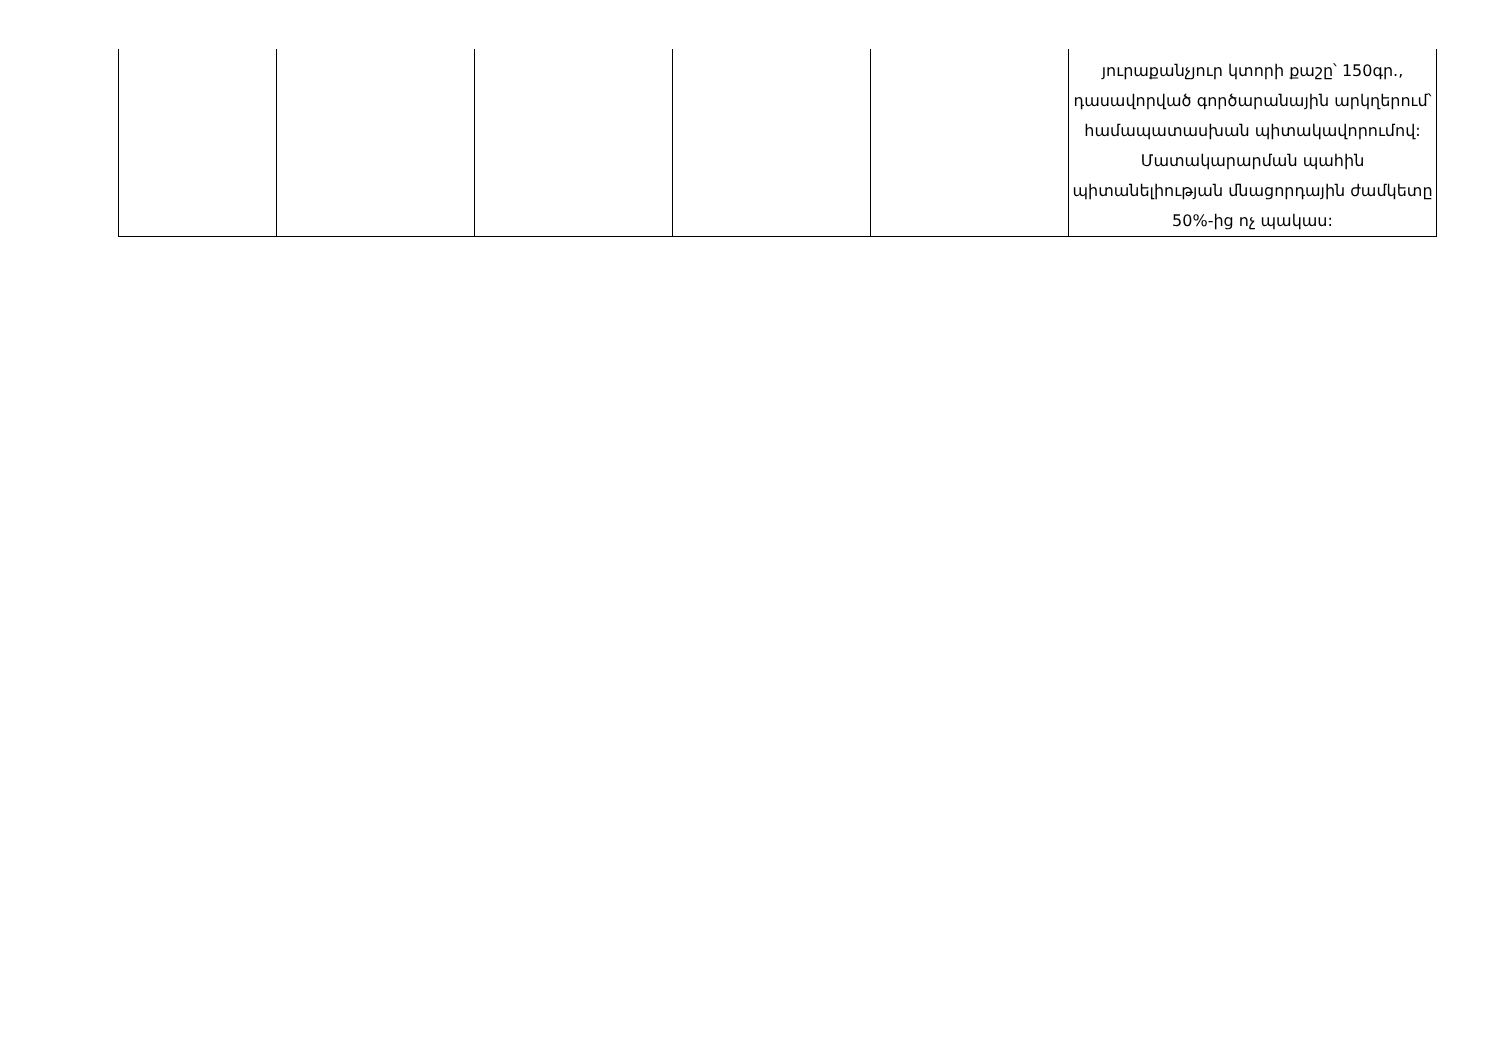| | | | | | յուրաքանչյուր կտորի քաշը՝ 150գր., դասավորված գործարանային արկղերում՝ համապատասխան պիտակավորումով: Մատակարարման պահին պիտանելիության մնացորդային ժամկետը 50%-ից ոչ պակաս: |